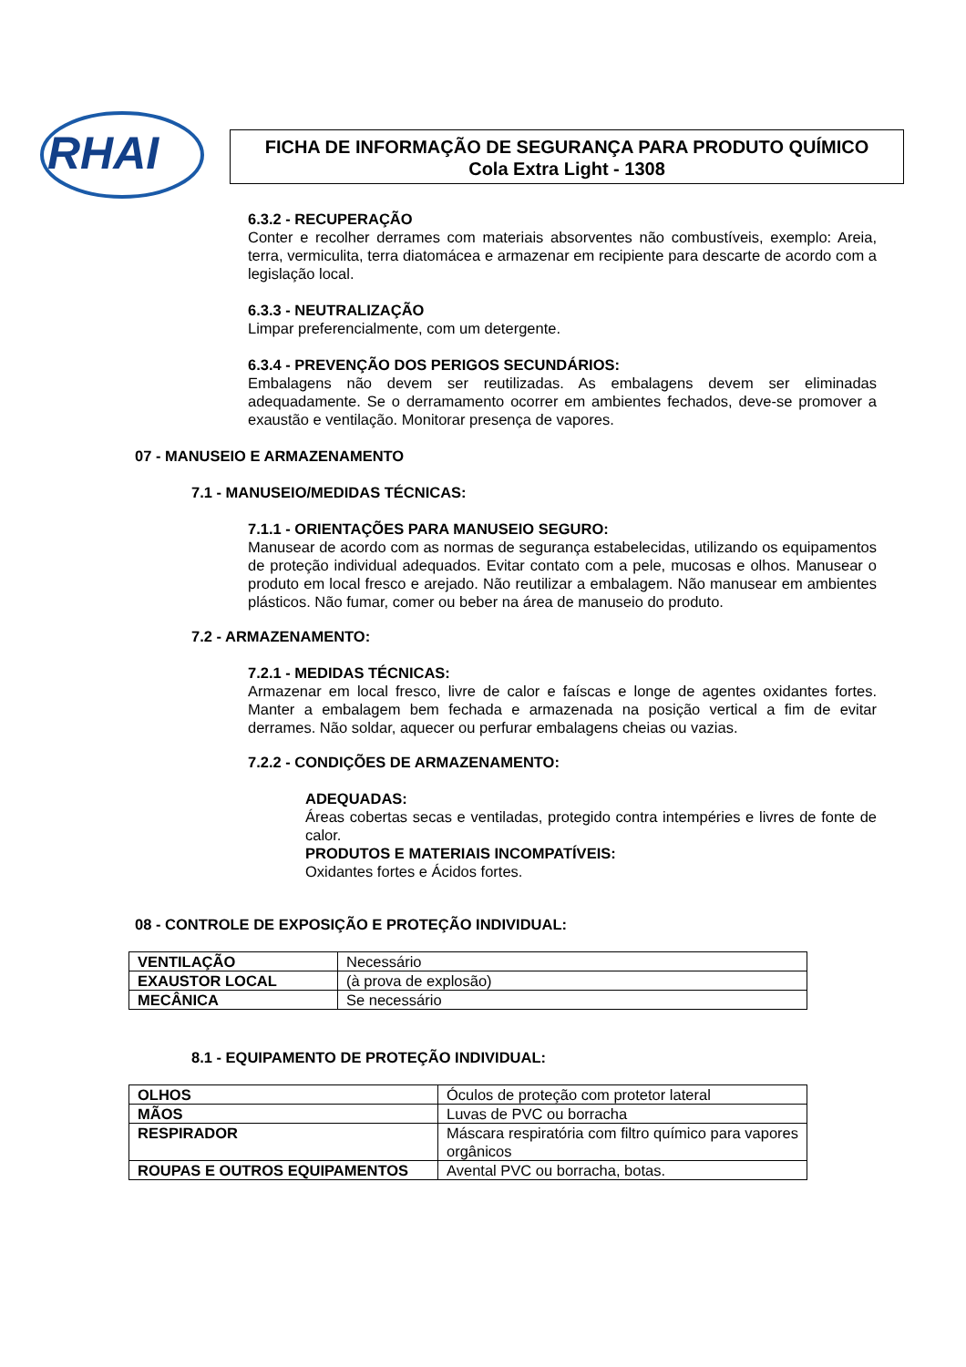RHAI
FICHA DE INFORMAÇÃO DE SEGURANÇA PARA PRODUTO QUÍMICO
Cola Extra Light - 1308
6.3.2 - RECUPERAÇÃO
Conter e recolher derrames com materiais absorventes não combustíveis, exemplo: Areia, terra, vermiculita, terra diatomácea e armazenar em recipiente para descarte de acordo com a legislação local.
6.3.3 - NEUTRALIZAÇÃO
Limpar preferencialmente, com um detergente.
6.3.4 - PREVENÇÃO DOS PERIGOS SECUNDÁRIOS:
Embalagens não devem ser reutilizadas. As embalagens devem ser eliminadas adequadamente. Se o derramamento ocorrer em ambientes fechados, deve-se promover a exaustão e ventilação. Monitorar presença de vapores.
07 - MANUSEIO E ARMAZENAMENTO
7.1 - MANUSEIO/MEDIDAS TÉCNICAS:
7.1.1 - ORIENTAÇÕES PARA MANUSEIO SEGURO:
Manusear de acordo com as normas de segurança estabelecidas, utilizando os equipamentos de proteção individual adequados. Evitar contato com a pele, mucosas e olhos. Manusear o produto em local fresco e arejado. Não reutilizar a embalagem. Não manusear em ambientes plásticos. Não fumar, comer ou beber na área de manuseio do produto.
7.2 - ARMAZENAMENTO:
7.2.1 - MEDIDAS TÉCNICAS:
Armazenar em local fresco, livre de calor e faíscas e longe de agentes oxidantes fortes. Manter a embalagem bem fechada e armazenada na posição vertical a fim de evitar derrames. Não soldar, aquecer ou perfurar embalagens cheias ou vazias.
7.2.2 - CONDIÇÕES DE ARMAZENAMENTO:
ADEQUADAS:
Áreas cobertas secas e ventiladas, protegido contra intempéries e livres de fonte de calor.
PRODUTOS E MATERIAIS INCOMPATÍVEIS:
Oxidantes fortes e Ácidos fortes.
08 - CONTROLE DE EXPOSIÇÃO E PROTEÇÃO INDIVIDUAL:
| VENTILAÇÃO | Necessário |
| EXAUSTOR LOCAL | (à prova de explosão) |
| MECÂNICA | Se necessário |
8.1 - EQUIPAMENTO DE PROTEÇÃO INDIVIDUAL:
| OLHOS | Óculos de proteção com protetor lateral |
| MÃOS | Luvas de PVC ou borracha |
| RESPIRADOR | Máscara respiratória com filtro químico para vapores orgânicos |
| ROUPAS E OUTROS EQUIPAMENTOS | Avental PVC ou borracha, botas. |